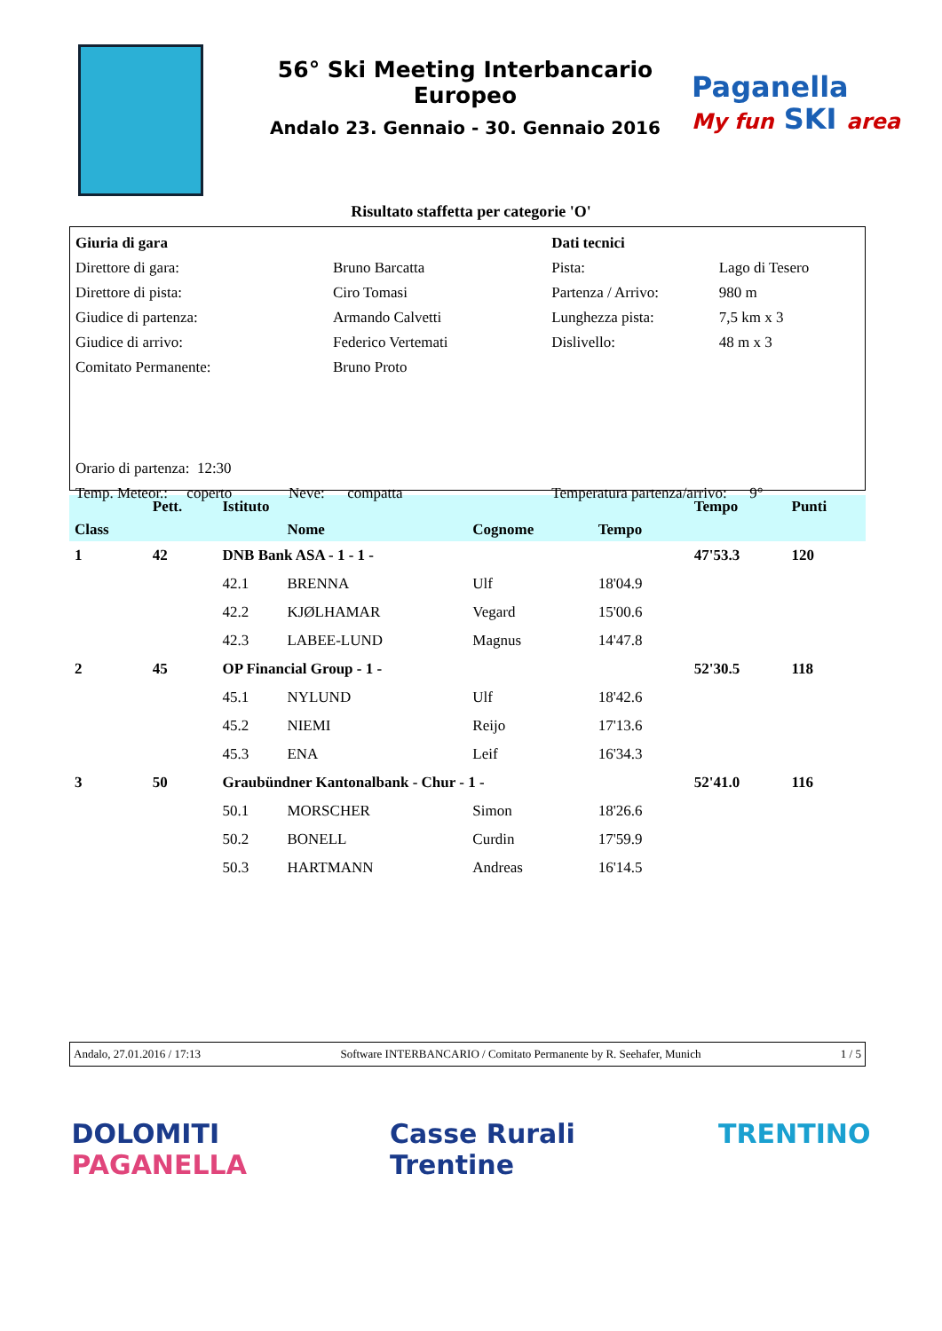56° Ski Meeting Interbancario Europeo
Andalo 23. Gennaio - 30. Gennaio 2016
Paganella
My fun SKI area
Risultato staffetta per categorie 'O'
| Giuria di gara | | Dati tecnici | |
| Direttore di gara: | Bruno Barcatta | Pista: | Lago di Tesero |
| Direttore di pista: | Ciro Tomasi | Partenza / Arrivo: | 980 m |
| Giudice di partenza: | Armando Calvetti | Lunghezza pista: | 7,5 km x 3 |
| Giudice di arrivo: | Federico Vertemati | Dislivello: | 48 m x 3 |
| Comitato Permanente: | Bruno Proto | | |
| Orario di partenza: 12:30 | | | |
| Temp. Meteor.: coperto Neve: compatta | | Temperatura partenza/arrivo: 9° | |
| | Pett. | Istituto | | | | Tempo | Punti |
| --- | --- | --- | --- | --- | --- | --- | --- |
| Class | | | Nome | Cognome | Tempo | | |
| 1 | 42 | DNB Bank ASA - 1 - 1 - | | | | 47'53.3 | 120 |
| | | 42.1 | BRENNA | Ulf | 18'04.9 | | |
| | | 42.2 | KJØLHAMAR | Vegard | 15'00.6 | | |
| | | 42.3 | LABEE-LUND | Magnus | 14'47.8 | | |
| 2 | 45 | OP Financial Group - 1 - | | | | 52'30.5 | 118 |
| | | 45.1 | NYLUND | Ulf | 18'42.6 | | |
| | | 45.2 | NIEMI | Reijo | 17'13.6 | | |
| | | 45.3 | ENA | Leif | 16'34.3 | | |
| 3 | 50 | Graubündner Kantonalbank - Chur - 1 - | | | | 52'41.0 | 116 |
| | | 50.1 | MORSCHER | Simon | 18'26.6 | | |
| | | 50.2 | BONELL | Curdin | 17'59.9 | | |
| | | 50.3 | HARTMANN | Andreas | 16'14.5 | | |
Andalo, 27.01.2016 / 17:13 Software INTERBANCARIO / Comitato Permanente by R. Seehafer, Munich 1 / 5
DOLOMITI
PAGANELLA Casse Rurali
Trentine TRENTINO